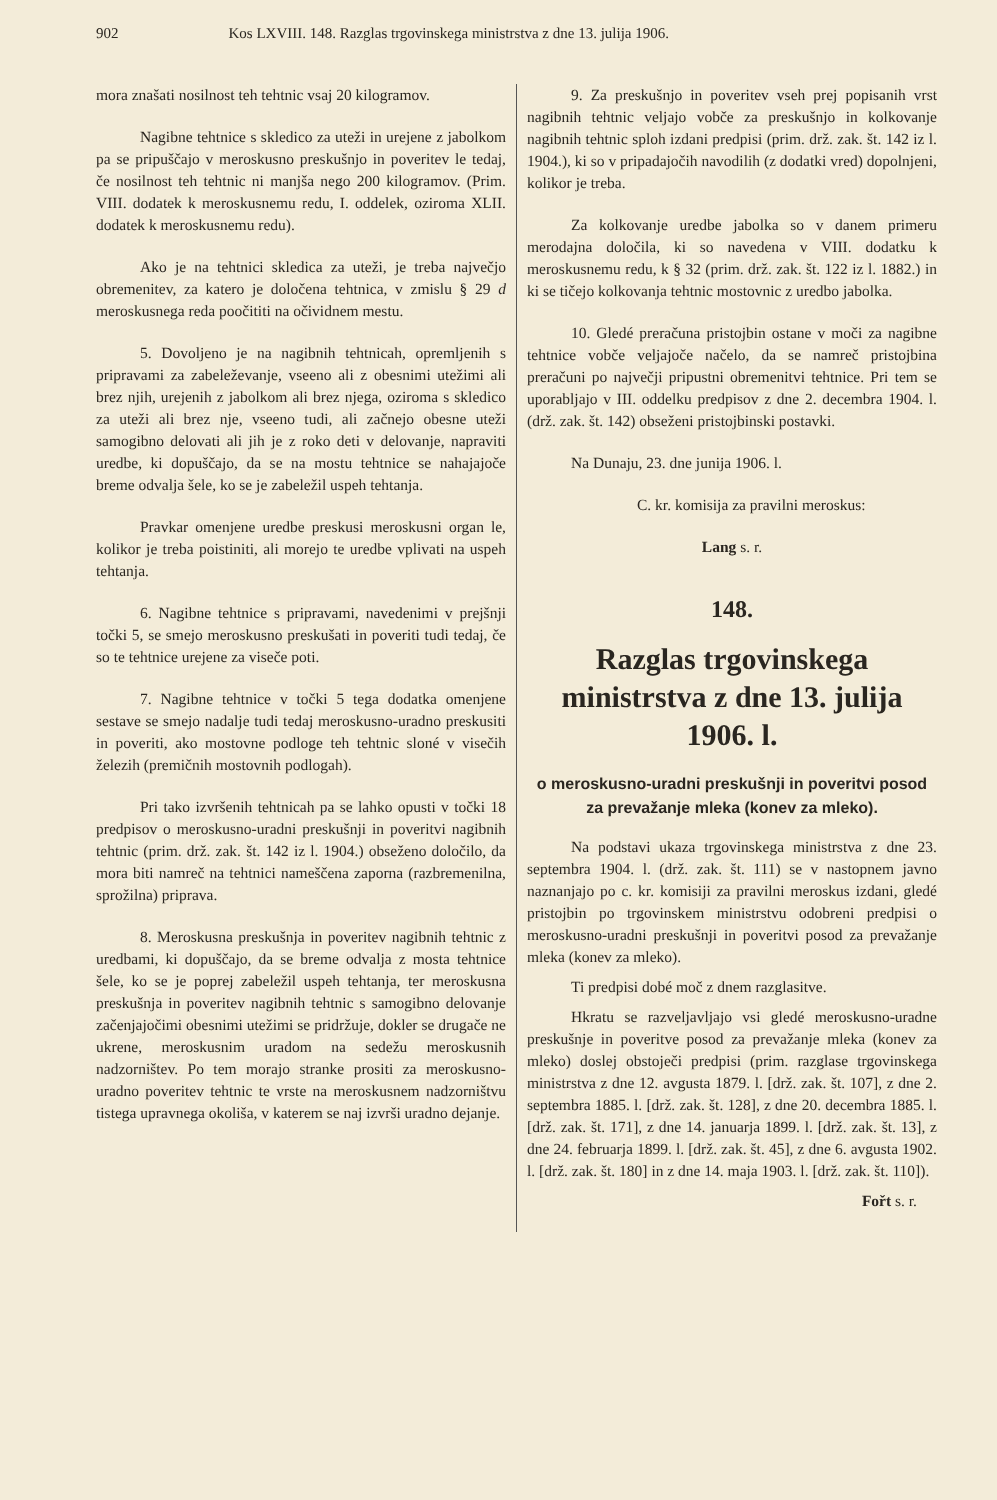902 Kos LXVIII. 148. Razglas trgovinskega ministrstva z dne 13. julija 1906.
mora znašati nosilnost teh tehtnic vsaj 20 kilogramov.
Nagibne tehtnice s skledico za uteži in urejene z jabolkom pa se pripuščajo v meroskusno preskušnjo in poveritev le tedaj, če nosilnost teh tehtnic ni manjša nego 200 kilogramov. (Prim. VIII. dodatek k meroskusnemu redu, I. oddelek, oziroma XLII. dodatek k meroskusnemu redu).
Ako je na tehtnici skledica za uteži, je treba največjo obremenitev, za katero je določena tehtnica, v zmislu § 29 d meroskusnega reda poočititi na očividnem mestu.
5. Dovoljeno je na nagibnih tehtnicah, opremljenih s pripravami za zabeleževanje, vseeno ali z obesnimi utežimi ali brez njih, urejenih z jabolkom ali brez njega, oziroma s skledico za uteži ali brez nje, vseeno tudi, ali začnejo obesne uteži samogibno delovati ali jih je z roko deti v delovanje, napraviti uredbe, ki dopuščajo, da se na mostu tehtnice se nahajajoče breme odvalja šele, ko se je zabeležil uspeh tehtanja.
Pravkar omenjene uredbe preskusi meroskusni organ le, kolikor je treba poistiniti, ali morejo te uredbe vplivati na uspeh tehtanja.
6. Nagibne tehtnice s pripravami, navedenimi v prejšnji točki 5, se smejo meroskusno preskušati in poveriti tudi tedaj, če so te tehtnice urejene za viseče poti.
7. Nagibne tehtnice v točki 5 tega dodatka omenjene sestave se smejo nadalje tudi tedaj meroskusno-uradno preskusiti in poveriti, ako mostovne podloge teh tehtnic sloné v visečih železih (premičnih mostovnih podlogah).
Pri tako izvršenih tehtnicah pa se lahko opusti v točki 18 predpisov o meroskusno-uradni preskušnji in poveritvi nagibnih tehtnic (prim. drž. zak. št. 142 iz l. 1904.) obseženo določilo, da mora biti namreč na tehtnici nameščena zaporna (razbremenilna, sprožilna) priprava.
8. Meroskusna preskušnja in poveritev nagibnih tehtnic z uredbami, ki dopuščajo, da se breme odvalja z mosta tehtnice šele, ko se je poprej zabeležil uspeh tehtanja, ter meroskusna preskušnja in poveritev nagibnih tehtnic s samogibno delovanje začenjajočimi obesnimi utežimi se pridržuje, dokler se drugače ne ukrene, meroskusnim uradom na sedežu meroskusnih nadzorništev. Po tem morajo stranke prositi za meroskusno-uradno poveritev tehtnic te vrste na meroskusnem nadzorništvu tistega upravnega okoliša, v katerem se naj izvrši uradno dejanje.
9. Za preskušnjo in poveritev vseh prej popisanih vrst nagibnih tehtnic veljajo vobče za preskušnjo in kolkovanje nagibnih tehtnic sploh izdani predpisi (prim. drž. zak. št. 142 iz l. 1904.), ki so v pripadajočih navodilih (z dodatki vred) dopolnjeni, kolikor je treba.
Za kolkovanje uredbe jabolka so v danem primeru merodajna določila, ki so navedena v VIII. dodatku k meroskusnemu redu, k § 32 (prim. drž. zak. št. 122 iz l. 1882.) in ki se tičejo kolkovanja tehtnic mostovnic z uredbo jabolka.
10. Gledé preračuna pristojbin ostane v moči za nagibne tehtnice vobče veljajoče načelo, da se namreč pristojbina preračuni po največji pripustni obremenitvi tehtnice. Pri tem se uporabljajo v III. oddelku predpisov z dne 2. decembra 1904. l. (drž. zak. št. 142) obseženi pristojbinski postavki.
Na Dunaju, 23. dne junija 1906. l.
C. kr. komisija za pravilni meroskus:
Lang s. r.
148.
Razglas trgovinskega ministrstva z dne 13. julija 1906. l.
o meroskusno-uradni preskušnji in poveritvi posod za prevažanje mleka (konev za mleko).
Na podstavi ukaza trgovinskega ministrstva z dne 23. septembra 1904. l. (drž. zak. št. 111) se v nastopnem javno naznanjajo po c. kr. komisiji za pravilni meroskus izdani, gledé pristojbin po trgovinskem ministrstvu odobreni predpisi o meroskusno-uradni preskušnji in poveritvi posod za prevažanje mleka (konev za mleko).
Ti predpisi dobé moč z dnem razglasitve.
Hkratu se razveljavljajo vsi gledé meroskusno-uradne preskušnje in poveritve posod za prevažanje mleka (konev za mleko) doslej obstoječi predpisi (prim. razglase trgovinskega ministrstva z dne 12. avgusta 1879. l. [drž. zak. št. 107], z dne 2. septembra 1885. l. [drž. zak. št. 128], z dne 20. decembra 1885. l. [drž. zak. št. 171], z dne 14. januarja 1899. l. [drž. zak. št. 13], z dne 24. februarja 1899. l. [drž. zak. št. 45], z dne 6. avgusta 1902. l. [drž. zak. št. 180] in z dne 14. maja 1903. l. [drž. zak. št. 110]).
Fořt s. r.